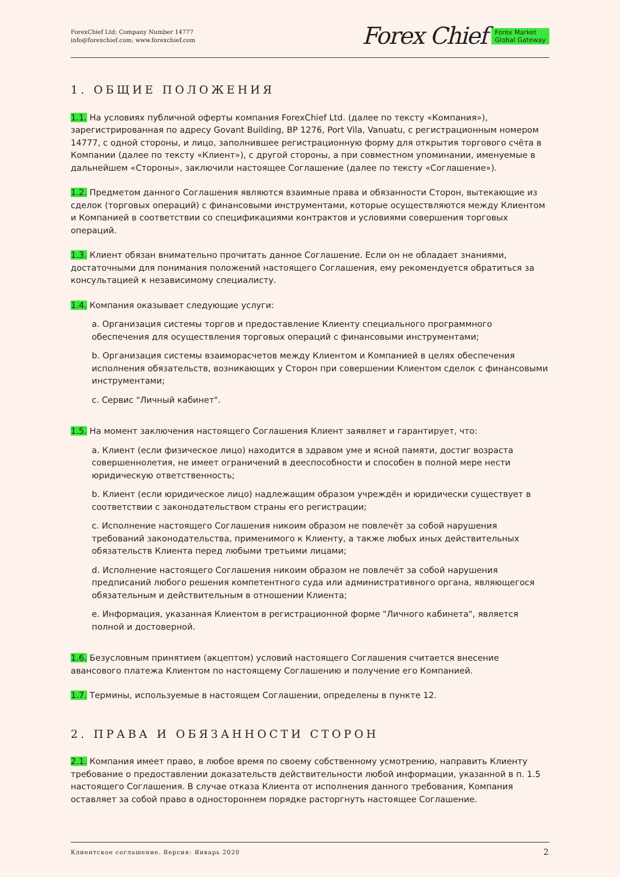ForexChief Ltd; Company Number 14777
info@forexchief.com; www.forexchief.com
Forex Chief Forex Market
Global Gateway
1. ОБЩИЕ ПОЛОЖЕНИЯ
1.1. На условиях публичной оферты компания ForexChief Ltd. (далее по тексту «Компания»), зарегистрированная по адресу Govant Building, BP 1276, Port Vila, Vanuatu, с регистрационным номером 14777, с одной стороны, и лицо, заполнившее регистрационную форму для открытия торгового счёта в Компании (далее по тексту «Клиент»), с другой стороны, а при совместном упоминании, именуемые в дальнейшем «Стороны», заключили настоящее Соглашение (далее по тексту «Соглашение»).
1.2. Предметом данного Соглашения являются взаимные права и обязанности Сторон, вытекающие из сделок (торговых операций) с финансовыми инструментами, которые осуществляются между Клиентом и Компанией в соответствии со спецификациями контрактов и условиями совершения торговых операций.
1.3. Клиент обязан внимательно прочитать данное Соглашение. Если он не обладает знаниями, достаточными для понимания положений настоящего Соглашения, ему рекомендуется обратиться за консультацией к независимому специалисту.
1.4. Компания оказывает следующие услуги:
a. Организация системы торгов и предоставление Клиенту специального программного обеспечения для осуществления торговых операций с финансовыми инструментами;
b. Организация системы взаиморасчетов между Клиентом и Компанией в целях обеспечения исполнения обязательств, возникающих у Сторон при совершении Клиентом сделок с финансовыми инструментами;
c. Сервис "Личный кабинет".
1.5. На момент заключения настоящего Соглашения Клиент заявляет и гарантирует, что:
a. Клиент (если физическое лицо) находится в здравом уме и ясной памяти, достиг возраста совершеннолетия, не имеет ограничений в дееспособности и способен в полной мере нести юридическую ответственность;
b. Клиент (если юридическое лицо) надлежащим образом учреждён и юридически существует в соответствии с законодательством страны его регистрации;
c. Исполнение настоящего Соглашения никоим образом не повлечёт за собой нарушения требований законодательства, применимого к Клиенту, а также любых иных действительных обязательств Клиента перед любыми третьими лицами;
d. Исполнение настоящего Соглашения никоим образом не повлечёт за собой нарушения предписаний любого решения компетентного суда или административного органа, являющегося обязательным и действительным в отношении Клиента;
e. Информация, указанная Клиентом в регистрационной форме "Личного кабинета", является полной и достоверной.
1.6. Безусловным принятием (акцептом) условий настоящего Соглашения считается внесение авансового платежа Клиентом по настоящему Соглашению и получение его Компанией.
1.7. Термины, используемые в настоящем Соглашении, определены в пункте 12.
2. ПРАВА И ОБЯЗАННОСТИ СТОРОН
2.1. Компания имеет право, в любое время по своему собственному усмотрению, направить Клиенту требование о предоставлении доказательств действительности любой информации, указанной в п. 1.5 настоящего Соглашения. В случае отказа Клиента от исполнения данного требования, Компания оставляет за собой право в одностороннем порядке расторгнуть настоящее Соглашение.
Клиентское соглашение. Версия: Январь 2020 2